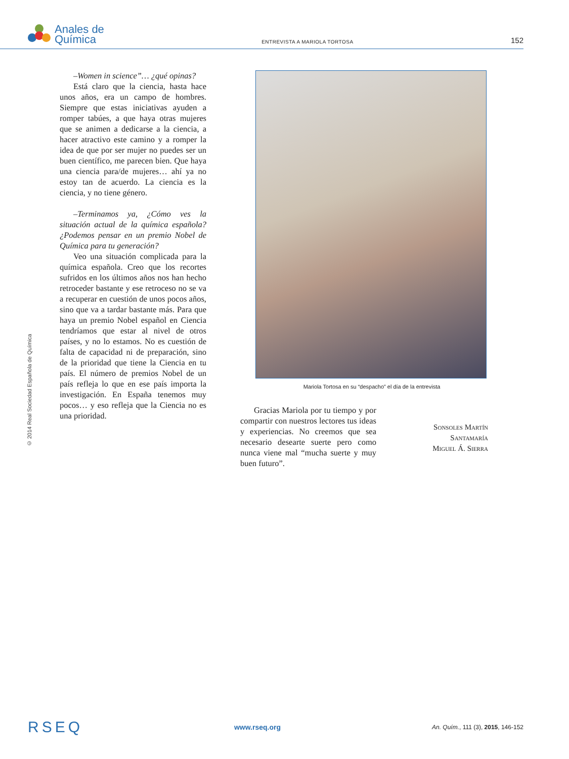Anales de
Química
ENTREVISTA A MARIOLA TORTOSA
152
© 2014 Real Sociedad Española de Química
–Women in science”… ¿qué opinas?
Está claro que la ciencia, hasta hace unos años, era un campo de hombres. Siempre que estas iniciativas ayuden a romper tabúes, a que haya otras mujeres que se animen a dedicarse a la ciencia, a hacer atractivo este camino y a romper la idea de que por ser mujer no puedes ser un buen científico, me parecen bien. Que haya una ciencia para/de mujeres… ahí ya no estoy tan de acuerdo. La ciencia es la ciencia, y no tiene género.
–Terminamos ya, ¿Cómo ves la situación actual de la química española? ¿Podemos pensar en un premio Nobel de Química para tu generación?
Veo una situación complicada para la química española. Creo que los recortes sufridos en los últimos años nos han hecho retroceder bastante y ese retroceso no se va a recuperar en cuestión de unos pocos años, sino que va a tardar bastante más. Para que haya un premio Nobel español en Ciencia tendríamos que estar al nivel de otros países, y no lo estamos. No es cuestión de falta de capacidad ni de preparación, sino de la prioridad que tiene la Ciencia en tu país. El número de premios Nobel de un país refleja lo que en ese país importa la investigación. En España tenemos muy pocos… y eso refleja que la Ciencia no es una prioridad.
Mariola Tortosa en su “despacho” el día de la entrevista
Gracias Mariola por tu tiempo y por compartir con nuestros lectores tus ideas y experiencias. No creemos que sea necesario desearte suerte pero como nunca viene mal “mucha suerte y muy buen futuro”.
Sonsoles Martín Santamaría
Miguel Á. Sierra
RSEQ
www.rseq.org
An. Quím., 111 (3), 2015, 146-152